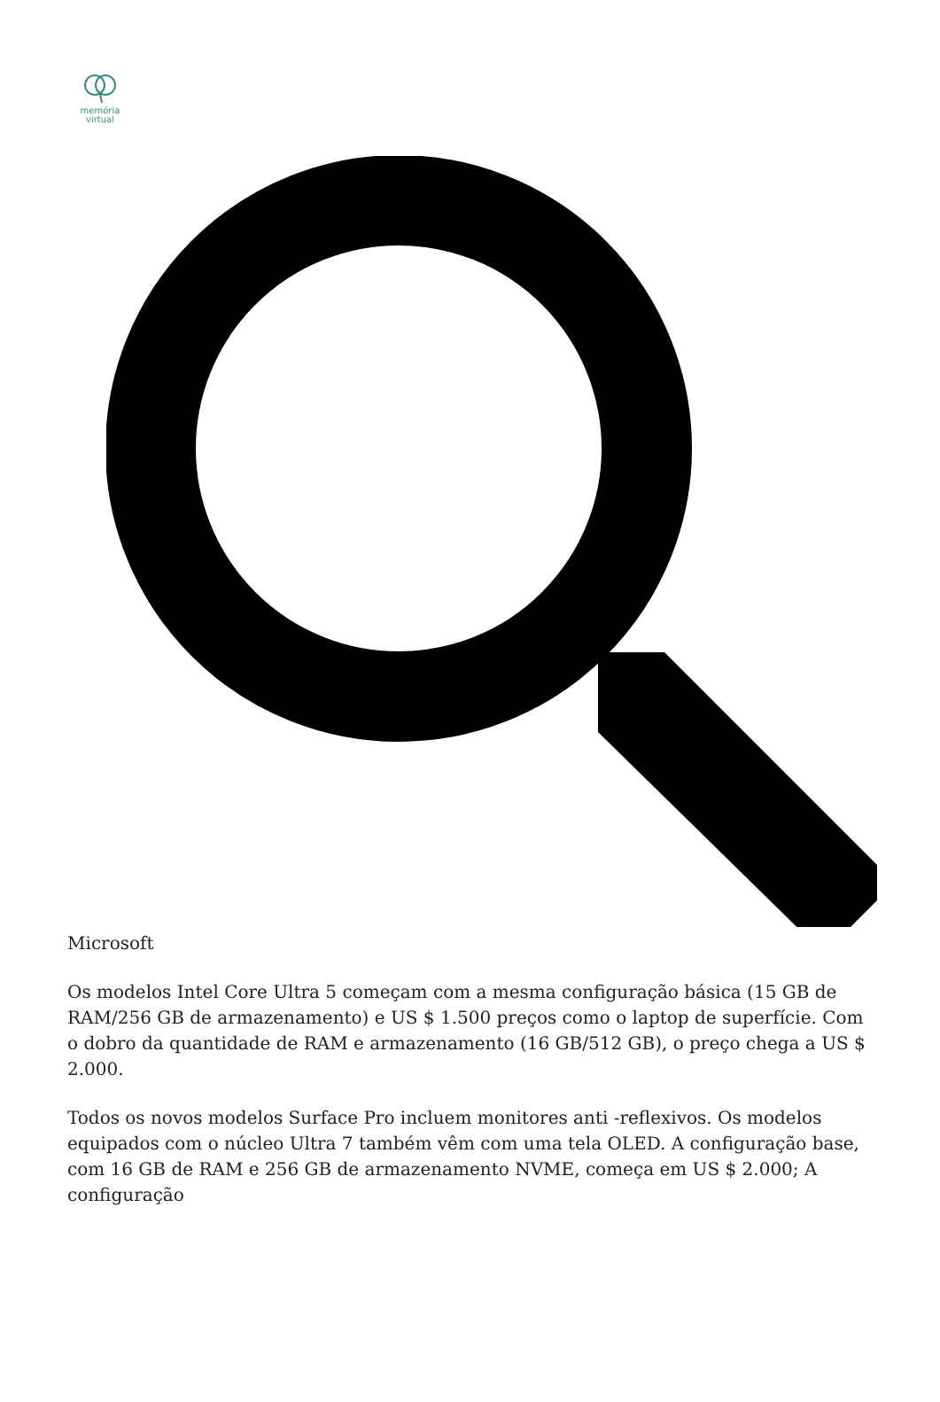memória
virtual
Microsoft
Os modelos Intel Core Ultra 5 começam com a mesma configuração básica (15 GB de RAM/256 GB de armazenamento) e US $ 1.500 preços como o laptop de superfície. Com o dobro da quantidade de RAM e armazenamento (16 GB/512 GB), o preço chega a US $ 2.000.
Todos os novos modelos Surface Pro incluem monitores anti -reflexivos. Os modelos equipados com o núcleo Ultra 7 também vêm com uma tela OLED. A configuração base, com 16 GB de RAM e 256 GB de armazenamento NVME, começa em US $ 2.000; A configuração